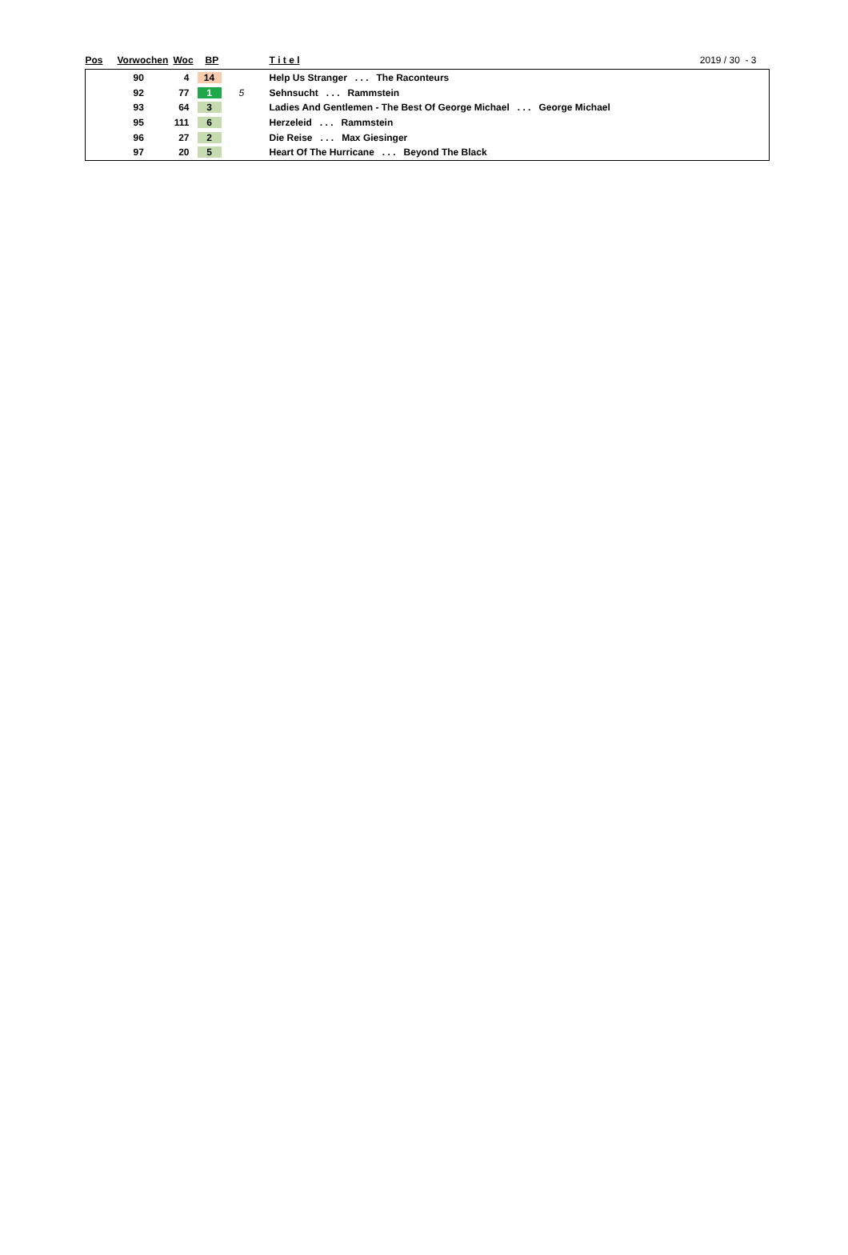| Pos | Vorwochen | Woc | BP | | T i t e l | 2019 / 30 - 3 |
| --- | --- | --- | --- | --- | --- | --- |
| | 90 | 4 | 14 | | Help Us Stranger . . . The Raconteurs | |
| | 92 | 77 | 1 | 5 | Sehnsucht . . . Rammstein | |
| | 93 | 64 | 3 | | Ladies And Gentlemen - The Best Of George Michael . . . George Michael | |
| | 95 | 111 | 6 | | Herzeleid . . . Rammstein | |
| | 96 | 27 | 2 | | Die Reise . . . Max Giesinger | |
| | 97 | 20 | 5 | | Heart Of The Hurricane . . . Beyond The Black | |